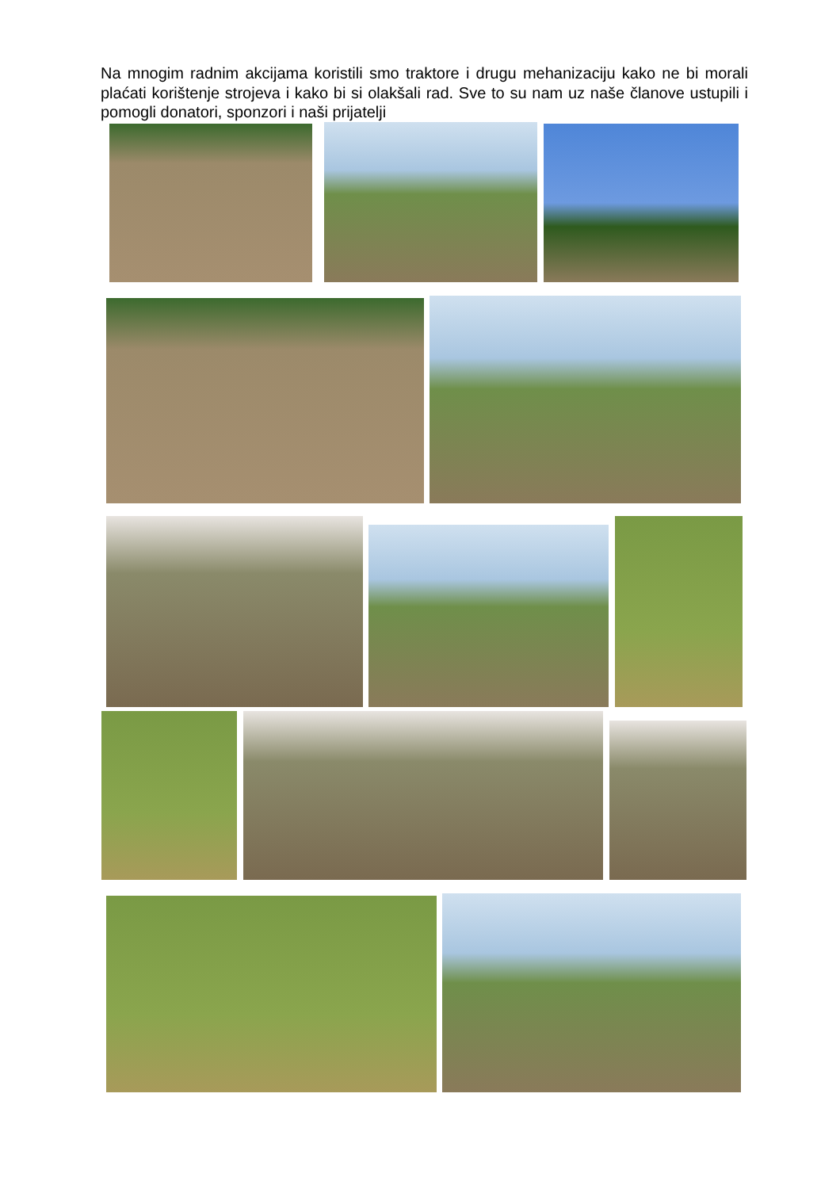Na mnogim radnim akcijama koristili smo traktore i drugu mehanizaciju kako ne bi morali plaćati korištenje strojeva i kako bi si olakšali rad. Sve to su nam uz naše članove ustupili i pomogli donatori, sponzori i naši prijatelji